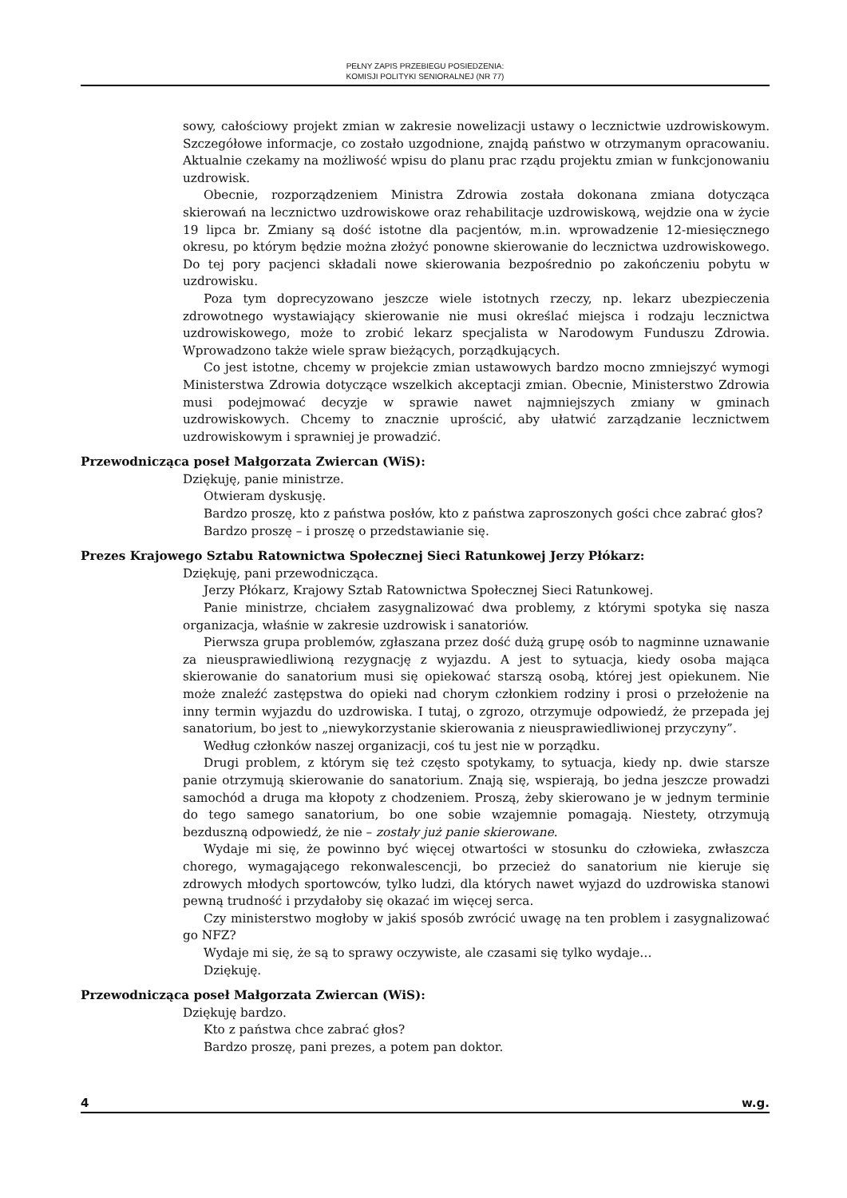PEŁNY ZAPIS PRZEBIEGU POSIEDZENIA:
KOMISJI POLITYKI SENIORALNEJ (NR 77)
sowy, całościowy projekt zmian w zakresie nowelizacji ustawy o lecznictwie uzdrowiskowym. Szczegółowe informacje, co zostało uzgodnione, znajdą państwo w otrzymanym opracowaniu. Aktualnie czekamy na możliwość wpisu do planu prac rządu projektu zmian w funkcjonowaniu uzdrowisk.
Obecnie, rozporządzeniem Ministra Zdrowia została dokonana zmiana dotycząca skierowań na lecznictwo uzdrowiskowe oraz rehabilitacje uzdrowiskową, wejdzie ona w życie 19 lipca br. Zmiany są dość istotne dla pacjentów, m.in. wprowadzenie 12-miesięcznego okresu, po którym będzie można złożyć ponowne skierowanie do lecznictwa uzdrowiskowego. Do tej pory pacjenci składali nowe skierowania bezpośrednio po zakończeniu pobytu w uzdrowisku.
Poza tym doprecyzowano jeszcze wiele istotnych rzeczy, np. lekarz ubezpieczenia zdrowotnego wystawiający skierowanie nie musi określać miejsca i rodzaju lecznictwa uzdrowiskowego, może to zrobić lekarz specjalista w Narodowym Funduszu Zdrowia. Wprowadzono także wiele spraw bieżących, porządkujących.
Co jest istotne, chcemy w projekcie zmian ustawowych bardzo mocno zmniejszyć wymogi Ministerstwa Zdrowia dotyczące wszelkich akceptacji zmian. Obecnie, Ministerstwo Zdrowia musi podejmować decyzje w sprawie nawet najmniejszych zmiany w gminach uzdrowiskowych. Chcemy to znacznie uprościć, aby ułatwić zarządzanie lecznictwem uzdrowiskowym i sprawniej je prowadzić.
Przewodnicząca poseł Małgorzata Zwiercan (WiS):
Dziękuję, panie ministrze.
Otwieram dyskusję.
Bardzo proszę, kto z państwa posłów, kto z państwa zaproszonych gości chce zabrać głos?
Bardzo proszę – i proszę o przedstawianie się.
Prezes Krajowego Sztabu Ratownictwa Społecznej Sieci Ratunkowej Jerzy Płókarz:
Dziękuję, pani przewodnicząca.
Jerzy Płókarz, Krajowy Sztab Ratownictwa Społecznej Sieci Ratunkowej.
Panie ministrze, chciałem zasygnalizować dwa problemy, z którymi spotyka się nasza organizacja, właśnie w zakresie uzdrowisk i sanatoriów.
Pierwsza grupa problemów, zgłaszana przez dość dużą grupę osób to nagminne uznawanie za nieusprawiedliwioną rezygnację z wyjazdu. A jest to sytuacja, kiedy osoba mająca skierowanie do sanatorium musi się opiekować starszą osobą, której jest opiekunem. Nie może znaleźć zastępstwa do opieki nad chorym członkiem rodziny i prosi o przełożenie na inny termin wyjazdu do uzdrowiska. I tutaj, o zgrozo, otrzymuje odpowiedź, że przepada jej sanatorium, bo jest to „niewykorzystanie skierowania z nieusprawiedliwionej przyczyny”.
Według członków naszej organizacji, coś tu jest nie w porządku.
Drugi problem, z którym się też często spotykamy, to sytuacja, kiedy np. dwie starsze panie otrzymują skierowanie do sanatorium. Znają się, wspierają, bo jedna jeszcze prowadzi samochód a druga ma kłopoty z chodzeniem. Proszą, żeby skierowano je w jednym terminie do tego samego sanatorium, bo one sobie wzajemnie pomagają. Niestety, otrzymują bezduszną odpowiedź, że nie – zostały już panie skierowane.
Wydaje mi się, że powinno być więcej otwartości w stosunku do człowieka, zwłaszcza chorego, wymagającego rekonwalescencji, bo przecież do sanatorium nie kieruje się zdrowych młodych sportowców, tylko ludzi, dla których nawet wyjazd do uzdrowiska stanowi pewną trudność i przydałoby się okazać im więcej serca.
Czy ministerstwo mogłoby w jakiś sposób zwrócić uwagę na ten problem i zasygnalizować go NFZ?
Wydaje mi się, że są to sprawy oczywiste, ale czasami się tylko wydaje…
Dziękuję.
Przewodnicząca poseł Małgorzata Zwiercan (WiS):
Dziękuję bardzo.
Kto z państwa chce zabrać głos?
Bardzo proszę, pani prezes, a potem pan doktor.
4 w.g.